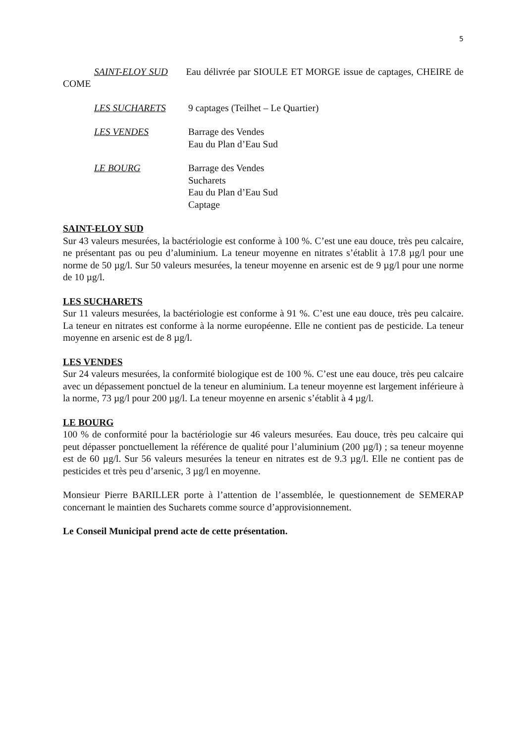5
SAINT-ELOY SUD Eau délivrée par SIOULE ET MORGE issue de captages, CHEIRE de COME
LES SUCHARETS 9 captages (Teilhet – Le Quartier)
LES VENDES Barrage des Vendes
Eau du Plan d’Eau Sud
LE BOURG Barrage des Vendes
Sucharets
Eau du Plan d’Eau Sud
Captage
SAINT-ELOY SUD
Sur 43 valeurs mesurées, la bactériologie est conforme à 100 %. C’est une eau douce, très peu calcaire, ne présentant pas ou peu d’aluminium. La teneur moyenne en nitrates s’établit à 17.8 µg/l pour une norme de 50 µg/l. Sur 50 valeurs mesurées, la teneur moyenne en arsenic est de 9 µg/l pour une norme de 10 µg/l.
LES SUCHARETS
Sur 11 valeurs mesurées, la bactériologie est conforme à 91 %. C’est une eau douce, très peu calcaire. La teneur en nitrates est conforme à la norme européenne. Elle ne contient pas de pesticide. La teneur moyenne en arsenic est de 8 µg/l.
LES VENDES
Sur 24 valeurs mesurées, la conformité biologique est de 100 %. C’est une eau douce, très peu calcaire avec un dépassement ponctuel de la teneur en aluminium. La teneur moyenne est largement inférieure à la norme, 73 µg/l pour 200 µg/l. La teneur moyenne en arsenic s’établit à 4 µg/l.
LE BOURG
100 % de conformité pour la bactériologie sur 46 valeurs mesurées. Eau douce, très peu calcaire qui peut dépasser ponctuellement la référence de qualité pour l’aluminium (200 µg/l) ; sa teneur moyenne est de 60 µg/l. Sur 56 valeurs mesurées la teneur en nitrates est de 9.3 µg/l. Elle ne contient pas de pesticides et très peu d’arsenic, 3 µg/l en moyenne.
Monsieur Pierre BARILLER porte à l’attention de l’assemblée, le questionnement de SEMERAP concernant le maintien des Sucharets comme source d’approvisionnement.
Le Conseil Municipal prend acte de cette présentation.